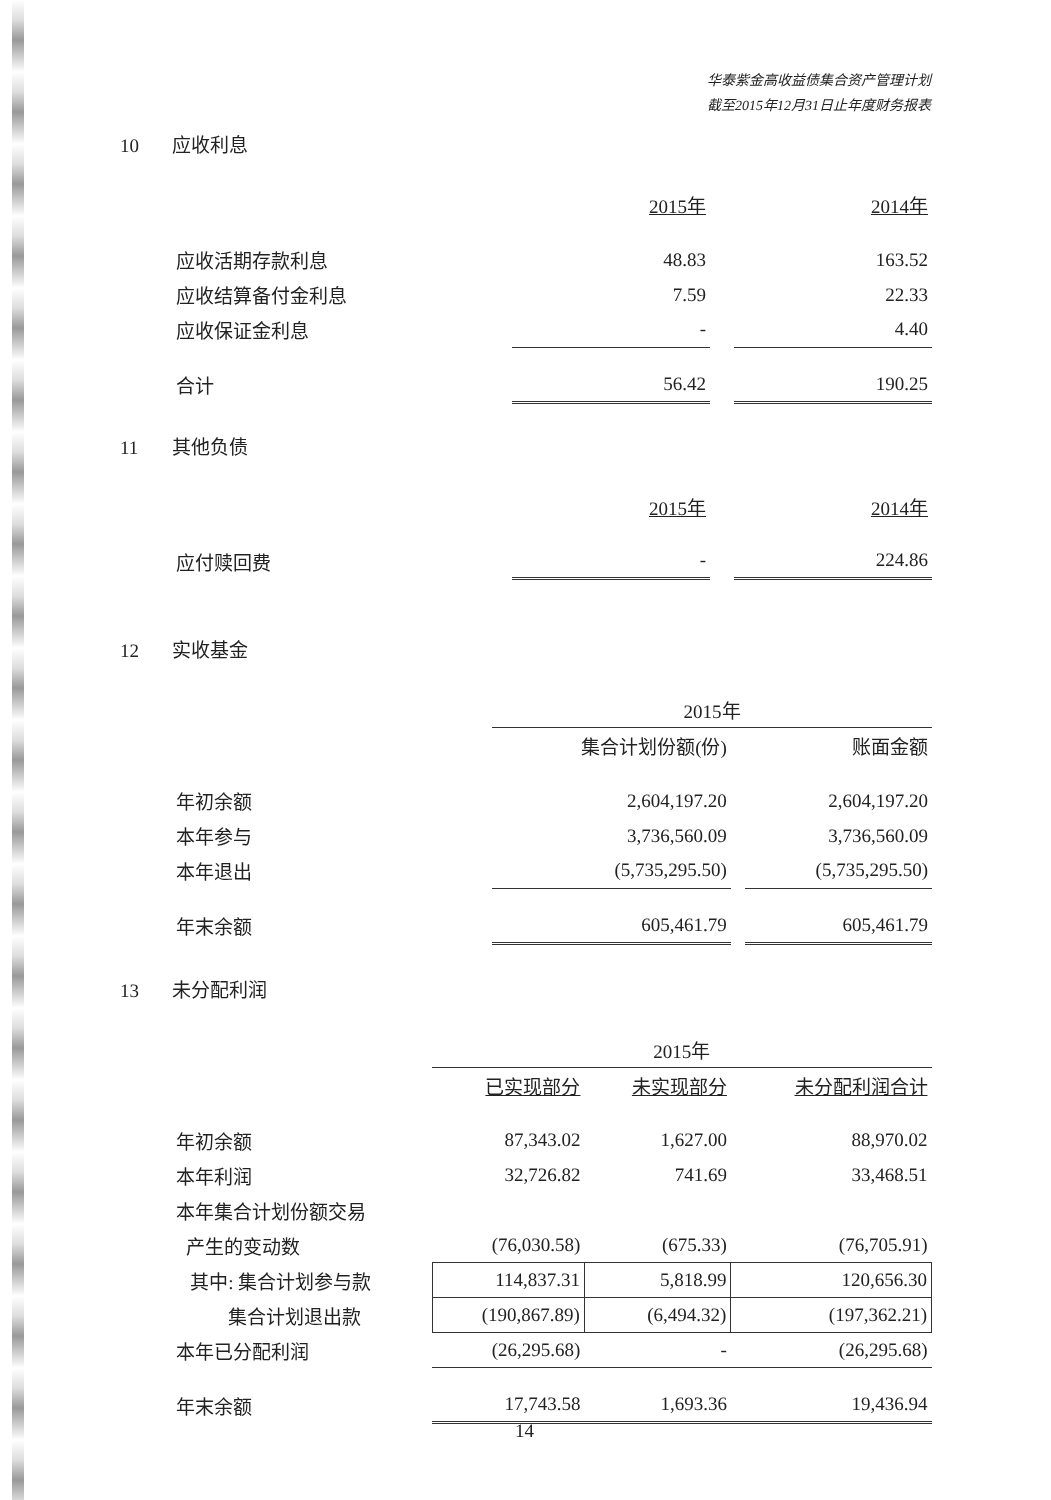华泰紫金高收益债集合资产管理计划
截至2015年12月31日止年度财务报表
10 应收利息
| | 2015年 | | 2014年 |
| 应收活期存款利息 | 48.83 | | 163.52 |
| 应收结算备付金利息 | 7.59 | | 22.33 |
| 应收保证金利息 | - | | 4.40 |
| 合计 | 56.42 | | 190.25 |
11 其他负债
| | 2015年 | | 2014年 |
| 应付赎回费 | - | | 224.86 |
12 实收基金
| | 2015年 | | |
| | 集合计划份额(份) | | 账面金额 |
| 年初余额 | 2,604,197.20 | | 2,604,197.20 |
| 本年参与 | 3,736,560.09 | | 3,736,560.09 |
| 本年退出 | (5,735,295.50) | | (5,735,295.50) |
| 年末余额 | 605,461.79 | | 605,461.79 |
13 未分配利润
| | 2015年 | | |
| | 已实现部分 | 未实现部分 | 未分配利润合计 |
| 年初余额 | 87,343.02 | 1,627.00 | 88,970.02 |
| 本年利润 | 32,726.82 | 741.69 | 33,468.51 |
| 本年集合计划份额交易 | | | |
| 产生的变动数 | (76,030.58) | (675.33) | (76,705.91) |
| 其中: 集合计划参与款 | 114,837.31 | 5,818.99 | 120,656.30 |
| 集合计划退出款 | (190,867.89) | (6,494.32) | (197,362.21) |
| 本年已分配利润 | (26,295.68) | - | (26,295.68) |
| 年末余额 | 17,743.58 | 1,693.36 | 19,436.94 |
14